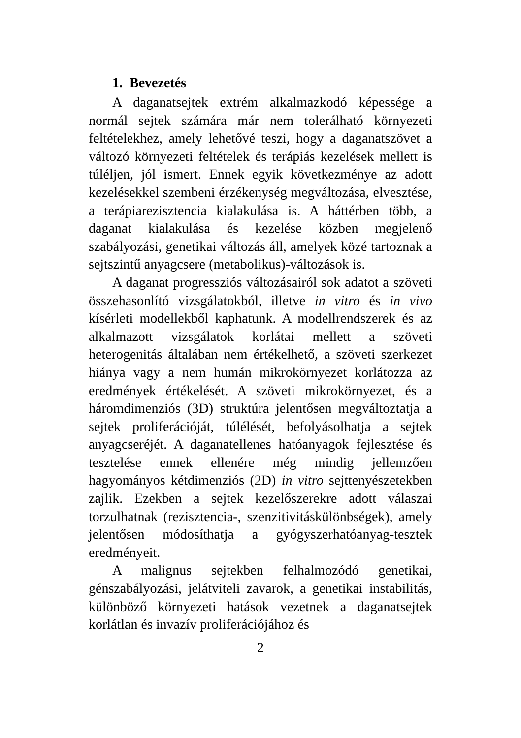1. Bevezetés
A daganatsejtek extrém alkalmazkodó képessége a normál sejtek számára már nem tolerálható környezeti feltételekhez, amely lehetővé teszi, hogy a daganatszövet a változó környezeti feltételek és terápiás kezelések mellett is túléljen, jól ismert. Ennek egyik következménye az adott kezelésekkel szembeni érzékenység megváltozása, elvesztése, a terápiarezisztencia kialakulása is. A háttérben több, a daganat kialakulása és kezelése közben megjelenő szabályozási, genetikai változás áll, amelyek közé tartoznak a sejtszintű anyagcsere (metabolikus)-változások is.
A daganat progressziós változásairól sok adatot a szöveti összehasonlító vizsgálatokból, illetve in vitro és in vivo kísérleti modellekből kaphatunk. A modellrendszerek és az alkalmazott vizsgálatok korlátai mellett a szöveti heterogenitás általában nem értékelhető, a szöveti szerkezet hiánya vagy a nem humán mikrokörnyezet korlátozza az eredmények értékelését. A szöveti mikrokörnyezet, és a háromdimenziós (3D) struktúra jelentősen megváltoztatja a sejtek proliferációját, túlélését, befolyásolhatja a sejtek anyagcseréjét. A daganatellenes hatóanyagok fejlesztése és tesztelése ennek ellenére még mindig jellemzően hagyományos kétdimenziós (2D) in vitro sejttenyészetekben zajlik. Ezekben a sejtek kezelőszerekre adott válaszai torzulhatnak (rezisztencia-, szenzitivitáskülönbségek), amely jelentősen módosíthatja a gyógyszerhatóanyag-tesztek eredményeit.
A malignus sejtekben felhalmozódó genetikai, génszabályozási, jelátviteli zavarok, a genetikai instabilitás, különböző környezeti hatások vezetnek a daganatsejtek korlátlan és invazív proliferációjához és
2